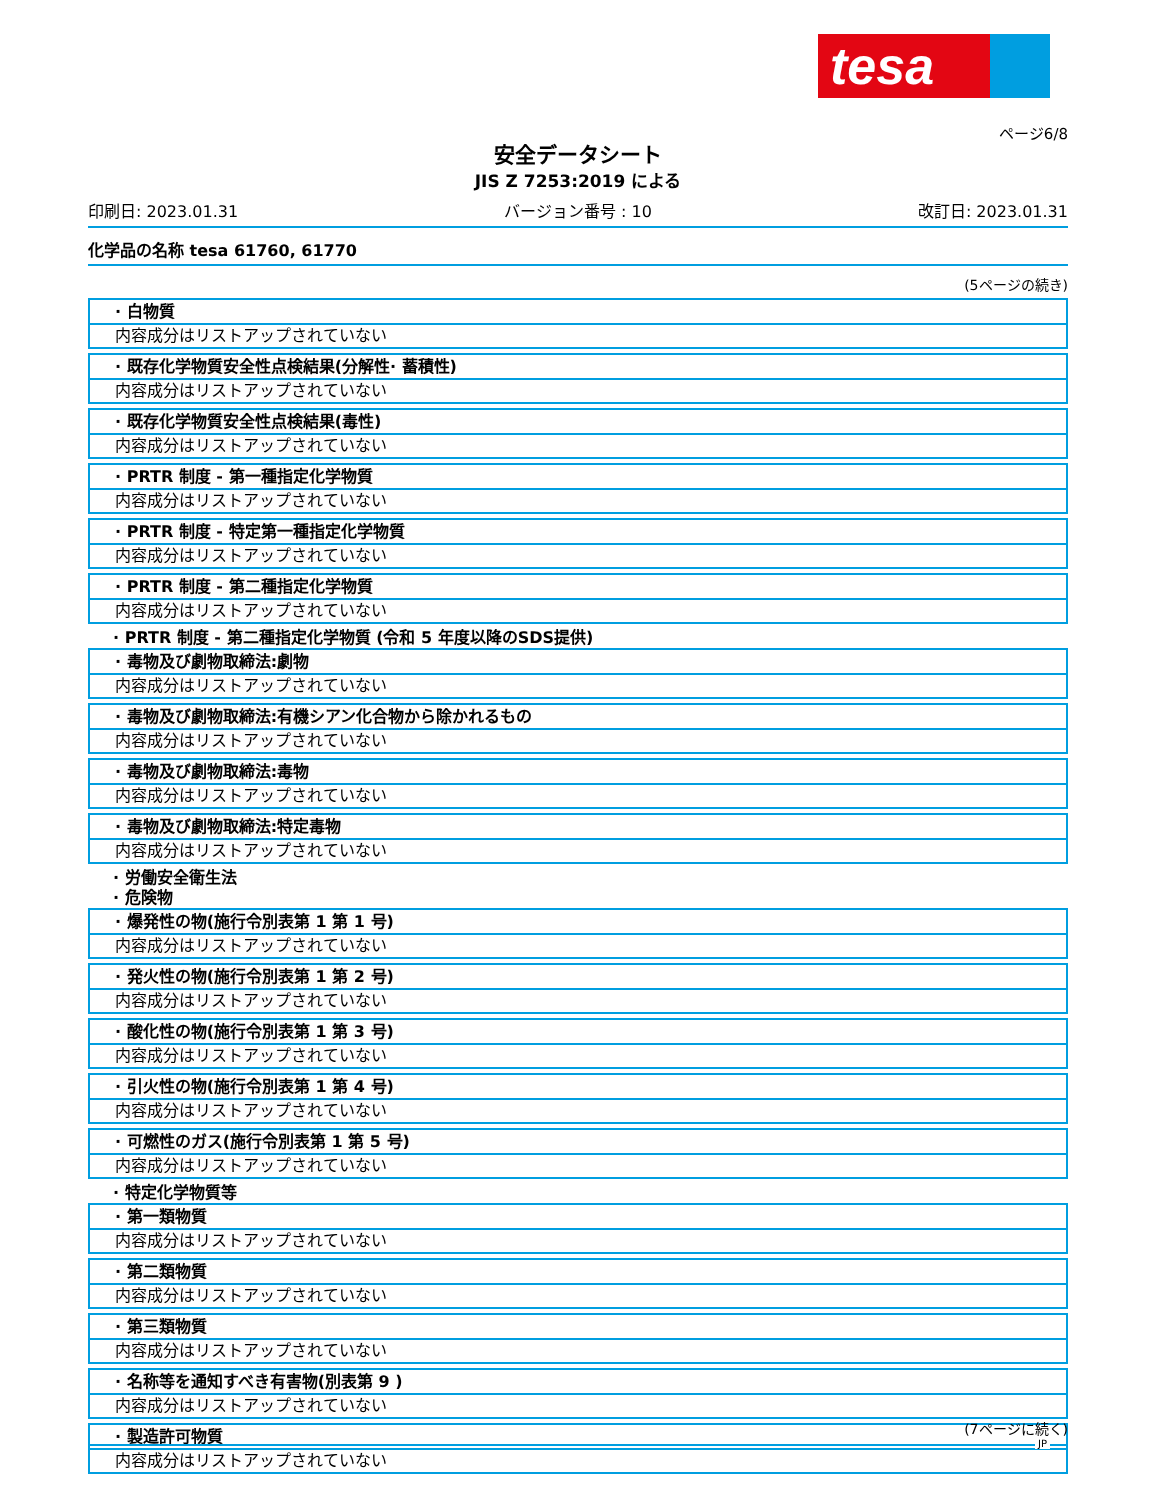tesa
ページ6/8
安全データシート
JIS Z 7253:2019 による
印刷日: 2023.01.31 バージョン番号 : 10 改訂日: 2023.01.31
化学品の名称 tesa 61760, 61770
(5ページの続き)
· 白物質
内容成分はリストアップされていない
· 既存化学物質安全性点検結果(分解性· 蓄積性)
内容成分はリストアップされていない
· 既存化学物質安全性点検結果(毒性)
内容成分はリストアップされていない
· PRTR 制度 - 第一種指定化学物質
内容成分はリストアップされていない
· PRTR 制度 - 特定第一種指定化学物質
内容成分はリストアップされていない
· PRTR 制度 - 第二種指定化学物質
内容成分はリストアップされていない
· PRTR 制度 - 第二種指定化学物質 (令和 5 年度以降のSDS提供)
· 毒物及び劇物取締法:劇物
内容成分はリストアップされていない
· 毒物及び劇物取締法:有機シアン化合物から除かれるもの
内容成分はリストアップされていない
· 毒物及び劇物取締法:毒物
内容成分はリストアップされていない
· 毒物及び劇物取締法:特定毒物
内容成分はリストアップされていない
· 労働安全衛生法
· 危険物
· 爆発性の物(施行令別表第 1 第 1 号)
内容成分はリストアップされていない
· 発火性の物(施行令別表第 1 第 2 号)
内容成分はリストアップされていない
· 酸化性の物(施行令別表第 1 第 3 号)
内容成分はリストアップされていない
· 引火性の物(施行令別表第 1 第 4 号)
内容成分はリストアップされていない
· 可燃性のガス(施行令別表第 1 第 5 号)
内容成分はリストアップされていない
· 特定化学物質等
· 第一類物質
内容成分はリストアップされていない
· 第二類物質
内容成分はリストアップされていない
· 第三類物質
内容成分はリストアップされていない
· 名称等を通知すべき有害物(別表第 9 )
内容成分はリストアップされていない
· 製造許可物質
内容成分はリストアップされていない
(7ページに続く)
JP